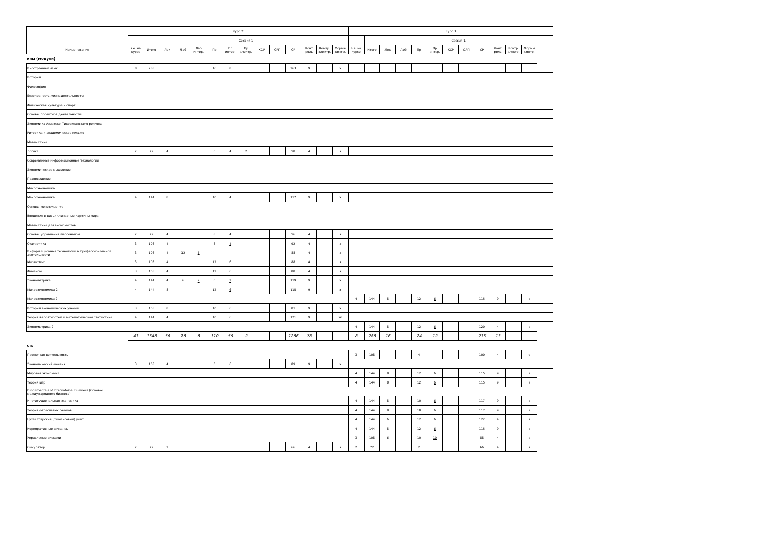| - | Курс 2 | | | | | | | | | | | | | | Курс 3 | | | | | | | | | | | |
| --- | --- | --- | --- | --- | --- | --- | --- | --- | --- | --- | --- | --- | --- | --- | --- | --- | --- | --- | --- | --- | --- | --- | --- | --- | --- | --- |
| | - | Сессия 1 | | | | | | | | | | | | | - | Сессия 1 | | | | | | | | | | |
| Наименование | з.е. на курсе | Итого | Лек | Лаб | Лаб интер. | Пр | Пр интер. | Пр электр. | КСР | СРП | СР | Конт роль | Контр. электр. | Формы контр. | з.е. на курсе | Итого | Лек | Лаб | Пр | Пр интер. | КСР | СРП | СР | Конт роль | Контр. электр. | Формы контр. |
| ины (модули) | | | | | | | | | | | | | | | | | | | | | | | | | | |
| Иностранный язык | 8 | 288 | | | | 16 | 8 | | | | 263 | 9 | | э | | | | | | | | | | | | |
| История | | | | | | | | | | | | | | | | | | | | | | | | | | |
| Философия | | | | | | | | | | | | | | | | | | | | | | | | | | |
| Безопасность жизнедеятельности | | | | | | | | | | | | | | | | | | | | | | | | | | |
| Физическая культура и спорт | | | | | | | | | | | | | | | | | | | | | | | | | | |
| Основы проектной деятельности | | | | | | | | | | | | | | | | | | | | | | | | | | |
| Экономика Азиатско-Тихоокеанского региона | | | | | | | | | | | | | | | | | | | | | | | | | | |
| Риторика и академическое письмо | | | | | | | | | | | | | | | | | | | | | | | | | | |
| Математика | | | | | | | | | | | | | | | | | | | | | | | | | | |
| Логика | 2 | 72 | 4 | | | 6 | 4 | 2 | | | 58 | 4 | | з | | | | | | | | | | | | |
| Современные информационные технологии | | | | | | | | | | | | | | | | | | | | | | | | | | |
| Экономическое мышление | | | | | | | | | | | | | | | | | | | | | | | | | | |
| Правоведение | | | | | | | | | | | | | | | | | | | | | | | | | | |
| Микроэкономика | | | | | | | | | | | | | | | | | | | | | | | | | | |
| Макроэкономика | 4 | 144 | 8 | | | 10 | 4 | | | | 117 | 9 | | э | | | | | | | | | | | | |
| Основы менеджмента | | | | | | | | | | | | | | | | | | | | | | | | | | |
| Введение в дисциплинарные картины мира | | | | | | | | | | | | | | | | | | | | | | | | | | |
| Математика для экономистов | | | | | | | | | | | | | | | | | | | | | | | | | | |
| Основы управления персоналом | 2 | 72 | 4 | | | 8 | 4 | | | | 56 | 4 | | з | | | | | | | | | | | | |
| Статистика | 3 | 108 | 4 | | | 8 | 4 | | | | 92 | 4 | | з | | | | | | | | | | | | |
| Информационные технологии в профессиональной деятельности | 3 | 108 | 4 | 12 | 6 | | | | | | 88 | 4 | | з | | | | | | | | | | | | |
| Маркетинг | 3 | 108 | 4 | | | 12 | 6 | | | | 88 | 4 | | з | | | | | | | | | | | | |
| Финансы | 3 | 108 | 4 | | | 12 | 6 | | | | 88 | 4 | | з | | | | | | | | | | | | |
| Эконометрика | 4 | 144 | 4 | 6 | 2 | 6 | 2 | | | | 119 | 9 | | э | | | | | | | | | | | | |
| Микроэкономика 2 | 4 | 144 | 8 | | | 12 | 6 | | | | 115 | 9 | | э | | | | | | | | | | | | |
| Макроэкономика 2 | | | | | | | | | | | | | | | 4 | 144 | 8 | | 12 | 6 | | | 115 | 9 | | э |
| История экономических учений | 3 | 108 | 8 | | | 10 | 6 | | | | 81 | 9 | | э | | | | | | | | | | | | |
| Теория вероятностей и математическая статистика | 4 | 144 | 4 | | | 10 | 6 | | | | 121 | 9 | | эк | | | | | | | | | | | | |
| Эконометрика 2 | | | | | | | | | | | | | | | 4 | 144 | 8 | | 12 | 6 | | | 120 | 4 | | з |
| | 43 | 1548 | 56 | 18 | 8 | 110 | 56 | 2 | | | 1286 | 78 | | | 8 | 288 | 16 | | 24 | 12 | | | 235 | 13 | | |
| сть | | | | | | | | | | | | | | | | | | | | | | | | | | |
| Проектная деятельность | | | | | | | | | | | | | | | 3 | 108 | | | 4 | | | | 100 | 4 | | о |
| Экономический анализ | 3 | 108 | 4 | | | 6 | 6 | | | | 89 | 9 | | э | | | | | | | | | | | | |
| Мировая экономика | | | | | | | | | | | | | | | 4 | 144 | 8 | | 12 | 6 | | | 115 | 9 | | э |
| Теория игр | | | | | | | | | | | | | | | 4 | 144 | 8 | | 12 | 6 | | | 115 | 9 | | э |
| Fundamentals of Internatoinal Business (Основы международного бизнеса) | | | | | | | | | | | | | | | | | | | | | | | | | | |
| Институциональная экономика | | | | | | | | | | | | | | | 4 | 144 | 8 | | 10 | 6 | | | 117 | 9 | | э |
| Теория отраслевых рынков | | | | | | | | | | | | | | | 4 | 144 | 8 | | 10 | 6 | | | 117 | 9 | | э |
| Бухгалтерский (финансовый) учет | | | | | | | | | | | | | | | 4 | 144 | 6 | | 12 | 6 | | | 122 | 4 | | з |
| Корпоративные финансы | | | | | | | | | | | | | | | 4 | 144 | 8 | | 12 | 6 | | | 115 | 9 | | э |
| Управление рисками | | | | | | | | | | | | | | | 3 | 108 | 6 | | 10 | 10 | | | 88 | 4 | | з |
| Симулятор | 2 | 72 | 2 | | | | | | | | 66 | 4 | | з | 2 | 72 | | | 2 | | | | 66 | 4 | | з |